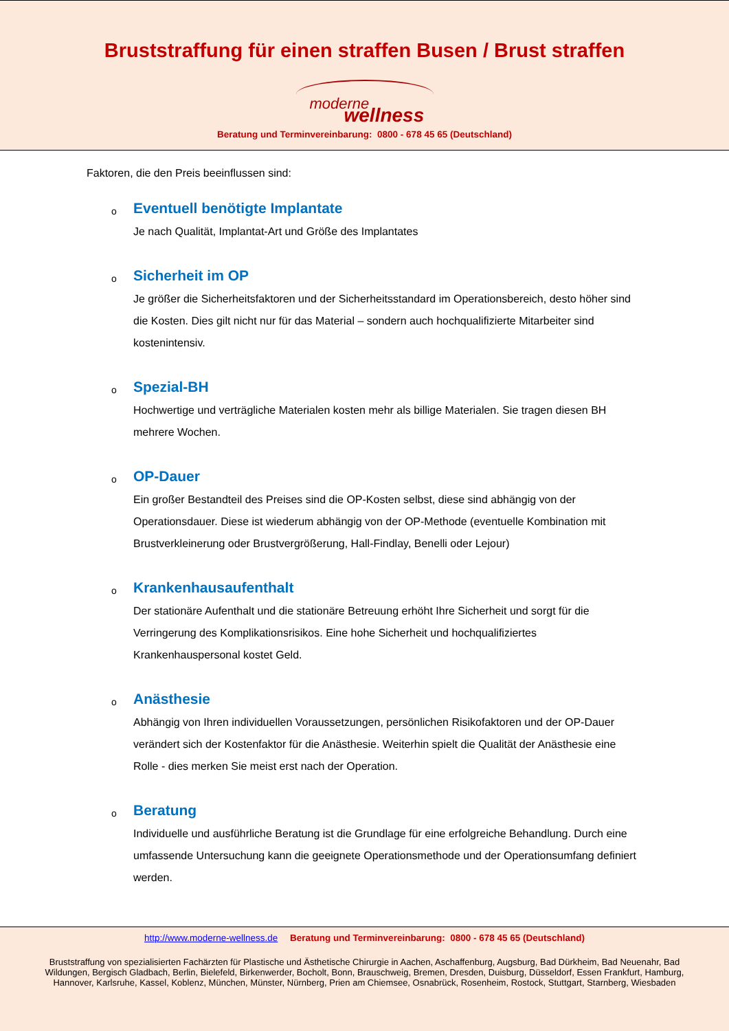Bruststraffung für einen straffen Busen / Brust straffen
moderne
wellness
Beratung und Terminvereinbarung: 0800 - 678 45 65 (Deutschland)
Faktoren, die den Preis beeinflussen sind:
o
Eventuell benötigte Implantate
Je nach Qualität, Implantat-Art und Größe des Implantates
o
Sicherheit im OP
Je größer die Sicherheitsfaktoren und der Sicherheitsstandard im Operationsbereich, desto höher sind die Kosten. Dies gilt nicht nur für das Material – sondern auch hochqualifizierte Mitarbeiter sind kostenintensiv.
o
Spezial-BH
Hochwertige und verträgliche Materialen kosten mehr als billige Materialen. Sie tragen diesen BH mehrere Wochen.
o
OP-Dauer
Ein großer Bestandteil des Preises sind die OP-Kosten selbst, diese sind abhängig von der Operationsdauer. Diese ist wiederum abhängig von der OP-Methode (eventuelle Kombination mit Brustverkleinerung oder Brustvergrößerung, Hall-Findlay, Benelli oder Lejour)
o
Krankenhausaufenthalt
Der stationäre Aufenthalt und die stationäre Betreuung erhöht Ihre Sicherheit und sorgt für die Verringerung des Komplikationsrisikos. Eine hohe Sicherheit und hochqualifiziertes Krankenhauspersonal kostet Geld.
o
Anästhesie
Abhängig von Ihren individuellen Voraussetzungen, persönlichen Risikofaktoren und der OP-Dauer verändert sich der Kostenfaktor für die Anästhesie. Weiterhin spielt die Qualität der Anästhesie eine Rolle - dies merken Sie meist erst nach der Operation.
o
Beratung
Individuelle und ausführliche Beratung ist die Grundlage für eine erfolgreiche Behandlung. Durch eine umfassende Untersuchung kann die geeignete Operationsmethode und der Operationsumfang definiert werden.
http://www.moderne-wellness.de Beratung und Terminvereinbarung: 0800 - 678 45 65 (Deutschland)
Bruststraffung von spezialisierten Fachärzten für Plastische und Ästhetische Chirurgie in Aachen, Aschaffenburg, Augsburg, Bad Dürkheim, Bad Neuenahr, Bad Wildungen, Bergisch Gladbach, Berlin, Bielefeld, Birkenwerder, Bocholt, Bonn, Brauschweig, Bremen, Dresden, Duisburg, Düsseldorf, Essen Frankfurt, Hamburg, Hannover, Karlsruhe, Kassel, Koblenz, München, Münster, Nürnberg, Prien am Chiemsee, Osnabrück, Rosenheim, Rostock, Stuttgart, Starnberg, Wiesbaden